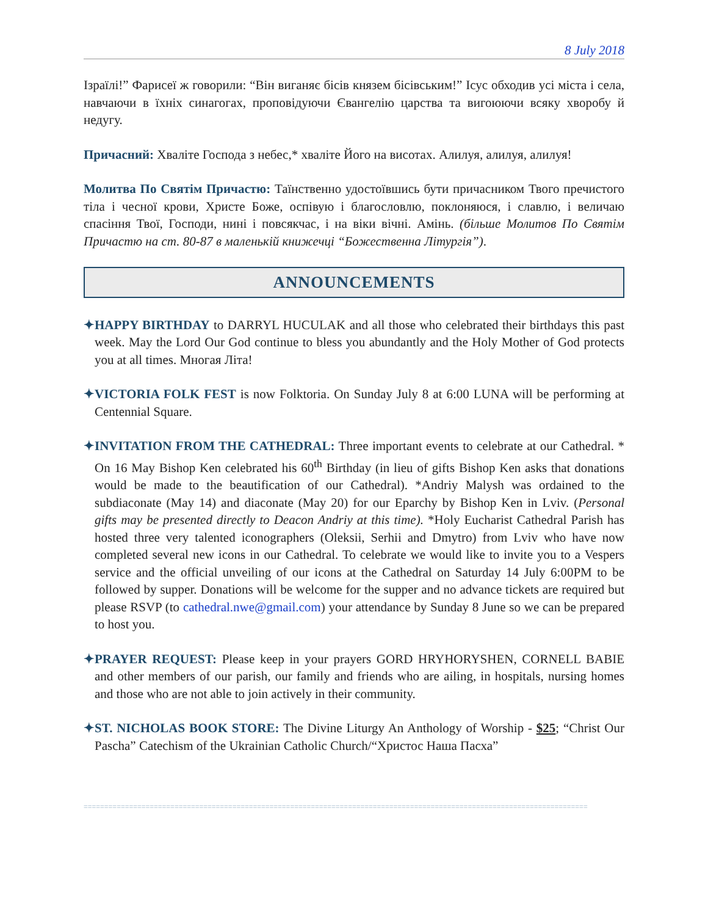8 July 2018
Ізраїлі!” Фарисеї ж говорили: “Він виганяє бісів князем бісівським!” Ісус обходив усі міста і села, навчаючи в їхніх синагогах, проповідуючи Євангелію царства та вигоюючи всяку хворобу й недугу.
Причасний: Хваліте Господа з небес,* хваліте Його на висотах. Алилуя, алилуя, алилуя!
Молитва По Святім Причастю: Таїнственно удостоївшись бути причасником Твого пречистого тіла і чесної крови, Христе Боже, оспівую і благословлю, поклоняюся, і славлю, і величаю спасіння Твої, Господи, нині і повсякчас, і на віки вічні. Амінь. (більше Молитов По Святім Причастю на ст. 80-87 в маленькій книжечці “Божественна Літургія”).
ANNOUNCEMENTS
✦HAPPY BIRTHDAY to DARRYL HUCULAK and all those who celebrated their birthdays this past week. May the Lord Our God continue to bless you abundantly and the Holy Mother of God protects you at all times. Многая Літа!
✦VICTORIA FOLK FEST is now Folktoria. On Sunday July 8 at 6:00 LUNA will be performing at Centennial Square.
✦INVITATION FROM THE CATHEDRAL: Three important events to celebrate at our Cathedral. * On 16 May Bishop Ken celebrated his 60<sup>th</sup> Birthday (in lieu of gifts Bishop Ken asks that donations would be made to the beautification of our Cathedral). *Andriy Malysh was ordained to the subdiaconate (May 14) and diaconate (May 20) for our Eparchy by Bishop Ken in Lviv. (Personal gifts may be presented directly to Deacon Andriy at this time). *Holy Eucharist Cathedral Parish has hosted three very talented iconographers (Oleksii, Serhii and Dmytro) from Lviv who have now completed several new icons in our Cathedral. To celebrate we would like to invite you to a Vespers service and the official unveiling of our icons at the Cathedral on Saturday 14 July 6:00PM to be followed by supper. Donations will be welcome for the supper and no advance tickets are required but please RSVP (to cathedral.nwe@gmail.com) your attendance by Sunday 8 June so we can be prepared to host you.
✦PRAYER REQUEST: Please keep in your prayers GORD HRYHORYSHEN, CORNELL BABIE and other members of our parish, our family and friends who are ailing, in hospitals, nursing homes and those who are not able to join actively in their community.
✦ST. NICHOLAS BOOK STORE: The Divine Liturgy An Anthology of Worship - $25; “Christ Our Pascha” Catechism of the Ukrainian Catholic Church/“Христос Наша Пасха”
==========================================================================================================================